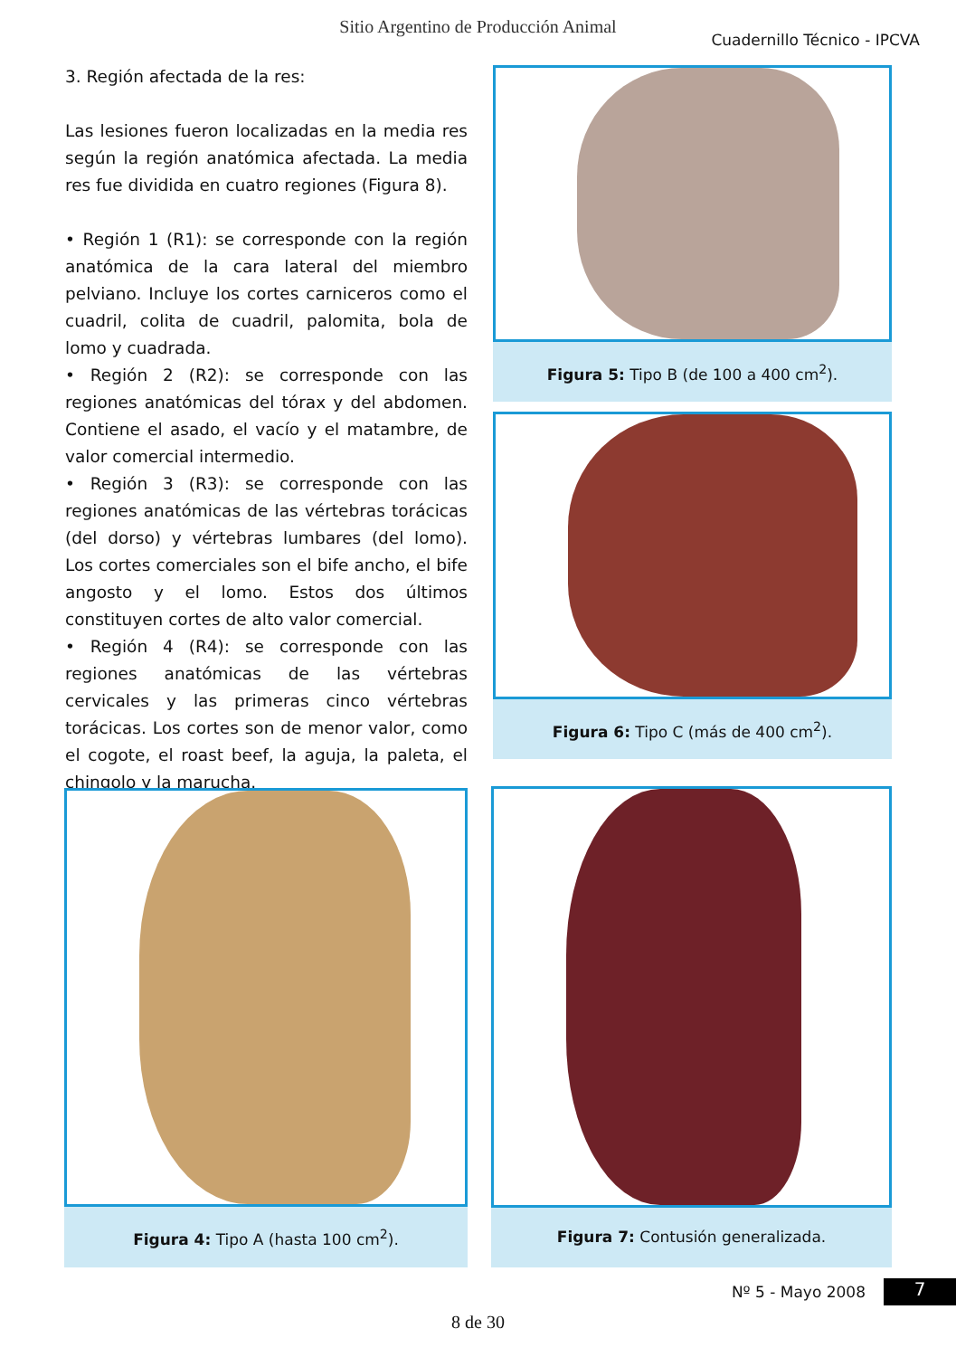Sitio Argentino de Producción Animal
Cuadernillo Técnico - IPCVA
3. Región afectada de la res:
Las lesiones fueron localizadas en la media res según la región anatómica afectada. La media res fue dividida en cuatro regiones (Figura 8).
• Región 1 (R1): se corresponde con la región anatómica de la cara lateral del miembro pelviano. Incluye los cortes carniceros como el cuadril, colita de cuadril, palomita, bola de lomo y cuadrada.
• Región 2 (R2): se corresponde con las regiones anatómicas del tórax y del abdomen. Contiene el asado, el vacío y el matambre, de valor comercial intermedio.
• Región 3 (R3): se corresponde con las regiones anatómicas de las vértebras torácicas (del dorso) y vértebras lumbares (del lomo). Los cortes comerciales son el bife ancho, el bife angosto y el lomo. Estos dos últimos constituyen cortes de alto valor comercial.
• Región 4 (R4): se corresponde con las regiones anatómicas de las vértebras cervicales y las primeras cinco vértebras torácicas. Los cortes son de menor valor, como el cogote, el roast beef, la aguja, la paleta, el chingolo y la marucha.
Figura 5: Tipo B (de 100 a 400 cm<sup>2</sup>).
Figura 6: Tipo C (más de 400 cm<sup>2</sup>).
Figura 4: Tipo A (hasta 100 cm<sup>2</sup>). Figura 7: Contusión generalizada.
Nº 5 - Mayo 2008 7
8 de 30